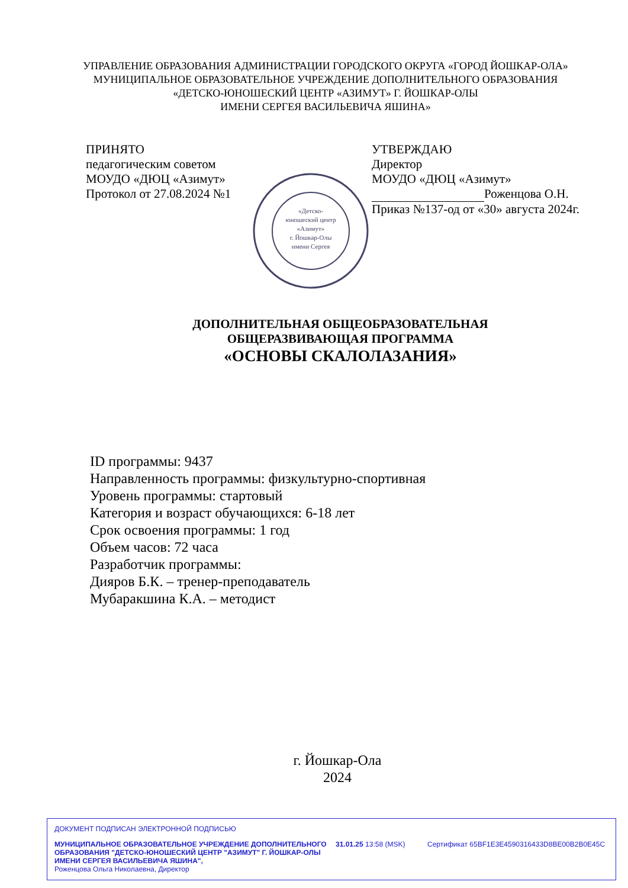УПРАВЛЕНИЕ ОБРАЗОВАНИЯ АДМИНИСТРАЦИИ ГОРОДСКОГО ОКРУГА «ГОРОД ЙОШКАР-ОЛА»
МУНИЦИПАЛЬНОЕ ОБРАЗОВАТЕЛЬНОЕ УЧРЕЖДЕНИЕ ДОПОЛНИТЕЛЬНОГО ОБРАЗОВАНИЯ
«ДЕТСКО-ЮНОШЕСКИЙ ЦЕНТР «АЗИМУТ» Г. ЙОШКАР-ОЛЫ
ИМЕНИ СЕРГЕЯ ВАСИЛЬЕВИЧА ЯШИНА»
ПРИНЯТО
педагогическим советом
МОУДО «ДЮЦ «Азимут»
Протокол от 27.08.2024 №1
«Детско-
юношеский центр
«Азимут»
г. Йошкар-Олы
имени Сергея
УТВЕРЖДАЮ
Директор
МОУДО «ДЮЦ «Азимут»
Роженцова О.Н.
Приказ №137-од от «30» августа 2024г.
ДОПОЛНИТЕЛЬНАЯ ОБЩЕОБРАЗОВАТЕЛЬНАЯ
ОБЩЕРАЗВИВАЮЩАЯ ПРОГРАММА
«ОСНОВЫ СКАЛОЛАЗАНИЯ»
ID программы: 9437
Направленность программы: физкультурно-спортивная
Уровень программы: стартовый
Категория и возраст обучающихся: 6-18 лет
Срок освоения программы: 1 год
Объем часов: 72 часа
Разработчик программы:
Дияров Б.К. – тренер-преподаватель
Мубаракшина К.А. – методист
г. Йошкар-Ола
2024
ДОКУМЕНТ ПОДПИСАН ЭЛЕКТРОННОЙ ПОДПИСЬЮ
МУНИЦИПАЛЬНОЕ ОБРАЗОВАТЕЛЬНОЕ УЧРЕЖДЕНИЕ ДОПОЛНИТЕЛЬНОГО ОБРАЗОВАНИЯ "ДЕТСКО-ЮНОШЕСКИЙ ЦЕНТР "АЗИМУТ" Г. ЙОШКАР-ОЛЫ ИМЕНИ СЕРГЕЯ ВАСИЛЬЕВИЧА ЯШИНА",
Роженцова Ольга Николаевна, Директор
31.01.25 13:58 (MSK) Сертификат 65BF1E3E4590316433D8BE00B2B0E45C